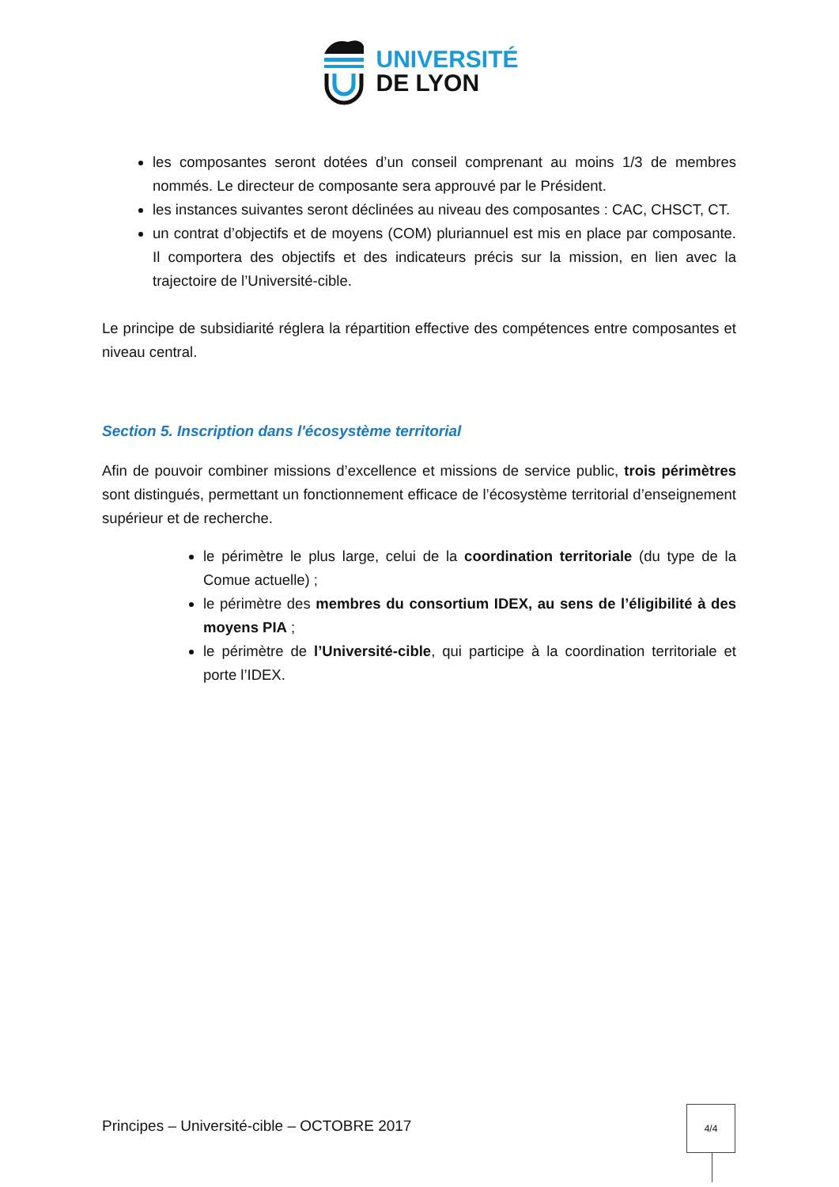UNIVERSITÉ
DE LYON
les composantes seront dotées d’un conseil comprenant au moins 1/3 de membres nommés. Le directeur de composante sera approuvé par le Président.
les instances suivantes seront déclinées au niveau des composantes : CAC, CHSCT, CT.
un contrat d’objectifs et de moyens (COM) pluriannuel est mis en place par composante. Il comportera des objectifs et des indicateurs précis sur la mission, en lien avec la trajectoire de l’Université-cible.
Le principe de subsidiarité réglera la répartition effective des compétences entre composantes et niveau central.
Section 5. Inscription dans l'écosystème territorial
Afin de pouvoir combiner missions d’excellence et missions de service public, trois périmètres sont distingués, permettant un fonctionnement efficace de l’écosystème territorial d’enseignement supérieur et de recherche.
le périmètre le plus large, celui de la coordination territoriale (du type de la Comue actuelle) ;
le périmètre des membres du consortium IDEX, au sens de l’éligibilité à des moyens PIA ;
le périmètre de l’Université-cible, qui participe à la coordination territoriale et porte l’IDEX.
Principes – Université-cible – OCTOBRE 2017
4/4